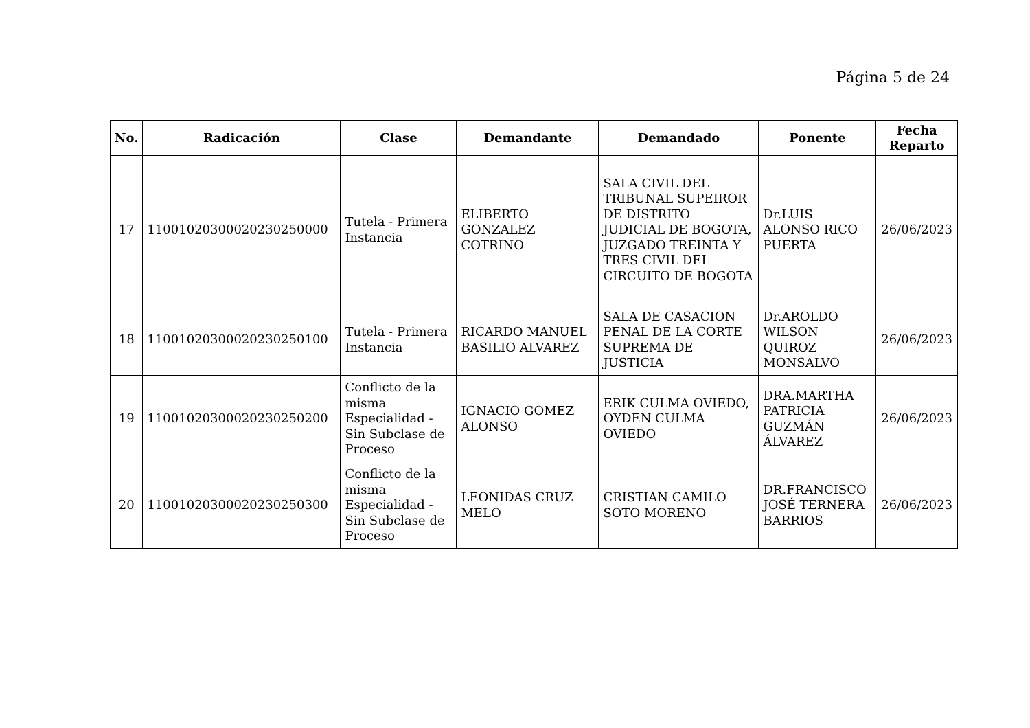Página 5 de 24
| No. | Radicación | Clase | Demandante | Demandado | Ponente | Fecha Reparto |
| --- | --- | --- | --- | --- | --- | --- |
| 17 | 11001020300020230250000 | Tutela - Primera Instancia | ELIBERTO GONZALEZ COTRINO | SALA CIVIL DEL TRIBUNAL SUPEIROR DE DISTRITO JUDICIAL DE BOGOTA, JUZGADO TREINTA Y TRES CIVIL DEL CIRCUITO DE BOGOTA | Dr.LUIS ALONSO RICO PUERTA | 26/06/2023 |
| 18 | 11001020300020230250100 | Tutela - Primera Instancia | RICARDO MANUEL BASILIO ALVAREZ | SALA DE CASACION PENAL DE LA CORTE SUPREMA DE JUSTICIA | Dr.AROLDO WILSON QUIROZ MONSALVO | 26/06/2023 |
| 19 | 11001020300020230250200 | Conflicto de la misma Especialidad - Sin Subclase de Proceso | IGNACIO GOMEZ ALONSO | ERIK CULMA OVIEDO, OYDEN CULMA OVIEDO | DRA.MARTHA PATRICIA GUZMÁN ÁLVAREZ | 26/06/2023 |
| 20 | 11001020300020230250300 | Conflicto de la misma Especialidad - Sin Subclase de Proceso | LEONIDAS CRUZ MELO | CRISTIAN CAMILO SOTO MORENO | DR.FRANCISCO JOSÉ TERNERA BARRIOS | 26/06/2023 |